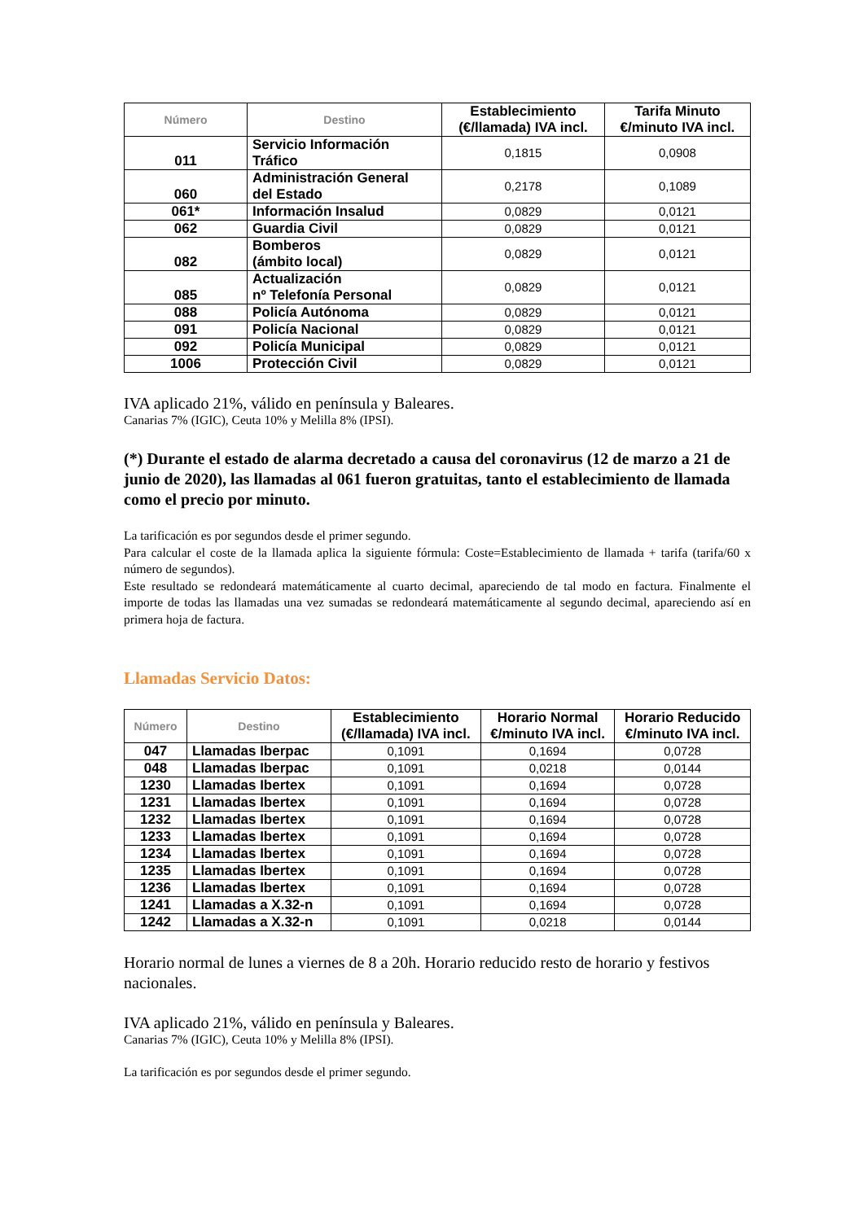| Número | Destino | Establecimiento (€/llamada) IVA incl. | Tarifa Minuto €/minuto IVA incl. |
| --- | --- | --- | --- |
| 011 | Servicio Información Tráfico | 0,1815 | 0,0908 |
| 060 | Administración General del Estado | 0,2178 | 0,1089 |
| 061* | Información Insalud | 0,0829 | 0,0121 |
| 062 | Guardia Civil | 0,0829 | 0,0121 |
| 082 | Bomberos (ámbito local) | 0,0829 | 0,0121 |
| 085 | Actualización nº Telefonía Personal | 0,0829 | 0,0121 |
| 088 | Policía Autónoma | 0,0829 | 0,0121 |
| 091 | Policía Nacional | 0,0829 | 0,0121 |
| 092 | Policía Municipal | 0,0829 | 0,0121 |
| 1006 | Protección Civil | 0,0829 | 0,0121 |
IVA aplicado 21%, válido en península y Baleares.
Canarias 7% (IGIC), Ceuta 10% y Melilla 8% (IPSI).
(*) Durante el estado de alarma decretado a causa del coronavirus (12 de marzo a 21 de junio de 2020), las llamadas al 061 fueron gratuitas, tanto el establecimiento de llamada como el precio por minuto.
La tarificación es por segundos desde el primer segundo.
Para calcular el coste de la llamada aplica la siguiente fórmula: Coste=Establecimiento de llamada + tarifa (tarifa/60 x número de segundos).
Este resultado se redondeará matemáticamente al cuarto decimal, apareciendo de tal modo en factura. Finalmente el importe de todas las llamadas una vez sumadas se redondeará matemáticamente al segundo decimal, apareciendo así en primera hoja de factura.
Llamadas Servicio Datos:
| Número | Destino | Establecimiento (€/llamada) IVA incl. | Horario Normal €/minuto IVA incl. | Horario Reducido €/minuto IVA incl. |
| --- | --- | --- | --- | --- |
| 047 | Llamadas Iberpac | 0,1091 | 0,1694 | 0,0728 |
| 048 | Llamadas Iberpac | 0,1091 | 0,0218 | 0,0144 |
| 1230 | Llamadas Ibertex | 0,1091 | 0,1694 | 0,0728 |
| 1231 | Llamadas Ibertex | 0,1091 | 0,1694 | 0,0728 |
| 1232 | Llamadas Ibertex | 0,1091 | 0,1694 | 0,0728 |
| 1233 | Llamadas Ibertex | 0,1091 | 0,1694 | 0,0728 |
| 1234 | Llamadas Ibertex | 0,1091 | 0,1694 | 0,0728 |
| 1235 | Llamadas Ibertex | 0,1091 | 0,1694 | 0,0728 |
| 1236 | Llamadas Ibertex | 0,1091 | 0,1694 | 0,0728 |
| 1241 | Llamadas a X.32-n | 0,1091 | 0,1694 | 0,0728 |
| 1242 | Llamadas a X.32-n | 0,1091 | 0,0218 | 0,0144 |
Horario normal de lunes a viernes de 8 a 20h. Horario reducido resto de horario y festivos nacionales.
IVA aplicado 21%, válido en península y Baleares.
Canarias 7% (IGIC), Ceuta 10% y Melilla 8% (IPSI).
La tarificación es por segundos desde el primer segundo.